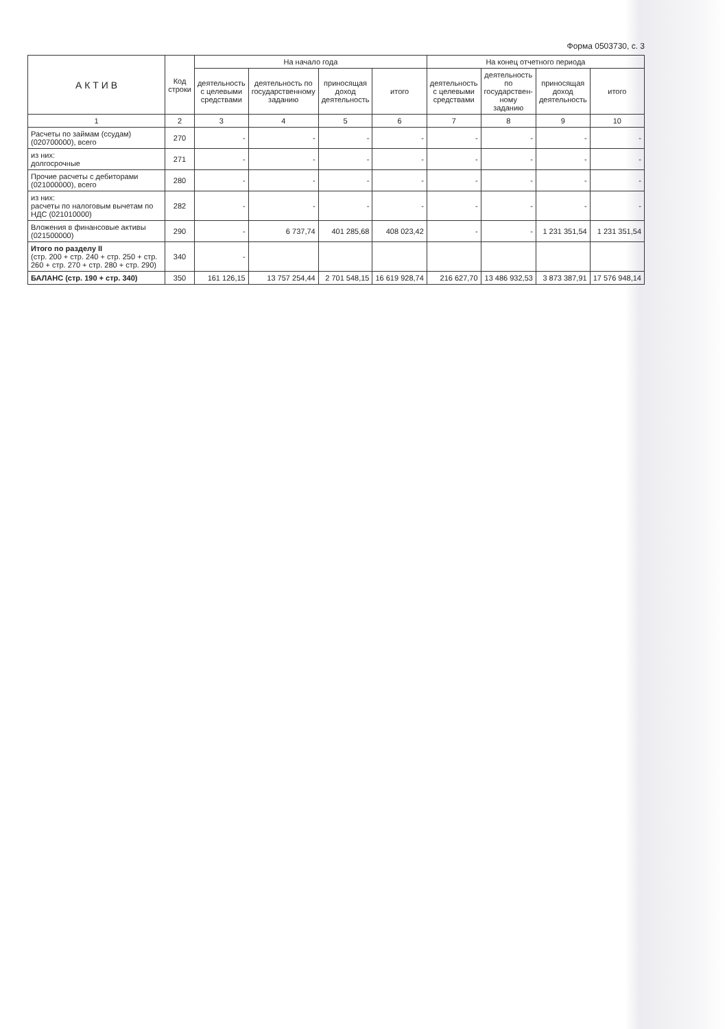Форма 0503730, с. 3
| А К Т И В | Код строки | На начало года | | | | На конец отчетного периода | | | |
| --- | --- | --- | --- | --- | --- | --- | --- | --- | --- |
| | | деятельность с целевыми средствами | деятельность по государственному заданию | приносящая доход деятельность | итого | деятельность с целевыми средствами | деятельность по государствен- ному заданию | приносящая доход деятельность | итого |
| 1 | 2 | 3 | 4 | 5 | 6 | 7 | 8 | 9 | 10 |
| Расчеты по займам (ссудам) (020700000), всего | 270 | - | - | - | - | - | - | - | - |
| из них: долгосрочные | 271 | - | - | - | - | - | - | - | - |
| Прочие расчеты с дебиторами (021000000), всего | 280 | - | - | - | - | - | - | - | - |
| из них: расчеты по налоговым вычетам по НДС (021010000) | 282 | - | - | - | - | - | - | - | - |
| Вложения в финансовые активы (021500000) | 290 | - | 6 737,74 | 401 285,68 | 408 023,42 | - | - | 1 231 351,54 | 1 231 351,54 |
| Итого по разделу II (стр. 200 + стр. 240 + стр. 250 + стр. 260 + стр. 270 + стр. 280 + стр. 290) | 340 | - | | | | | | | |
| БАЛАНС (стр. 190 + стр. 340) | 350 | 161 126,15 | 13 757 254,44 | 2 701 548,15 | 16 619 928,74 | 216 627,70 | 13 486 932,53 | 3 873 387,91 | 17 576 948,14 |